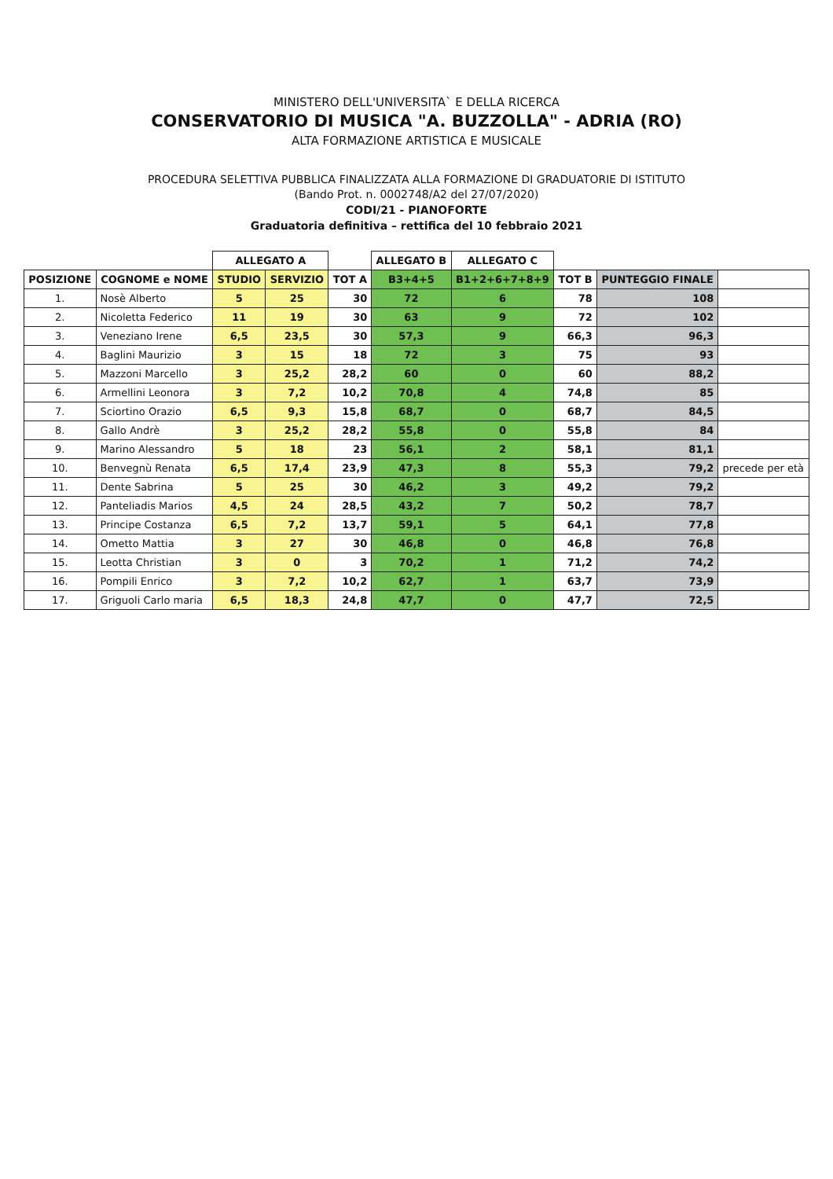MINISTERO DELL'UNIVERSITA` E DELLA RICERCA
CONSERVATORIO DI MUSICA "A. BUZZOLLA" - ADRIA (RO)
ALTA FORMAZIONE ARTISTICA E MUSICALE
PROCEDURA SELETTIVA PUBBLICA FINALIZZATA ALLA FORMAZIONE DI GRADUATORIE DI ISTITUTO
(Bando Prot. n. 0002748/A2 del 27/07/2020)
CODI/21 - PIANOFORTE
Graduatoria definitiva – rettifica del 10 febbraio 2021
| | | ALLEGATO A | | | ALLEGATO B | ALLEGATO C | | | |
| --- | --- | --- | --- | --- | --- | --- | --- | --- | --- |
| POSIZIONE | COGNOME e NOME | STUDIO | SERVIZIO | TOT A | B3+4+5 | B1+2+6+7+8+9 | TOT B | PUNTEGGIO FINALE | |
| 1. | Nosè Alberto | 5 | 25 | 30 | 72 | 6 | 78 | 108 | |
| 2. | Nicoletta Federico | 11 | 19 | 30 | 63 | 9 | 72 | 102 | |
| 3. | Veneziano Irene | 6,5 | 23,5 | 30 | 57,3 | 9 | 66,3 | 96,3 | |
| 4. | Baglini Maurizio | 3 | 15 | 18 | 72 | 3 | 75 | 93 | |
| 5. | Mazzoni Marcello | 3 | 25,2 | 28,2 | 60 | 0 | 60 | 88,2 | |
| 6. | Armellini Leonora | 3 | 7,2 | 10,2 | 70,8 | 4 | 74,8 | 85 | |
| 7. | Sciortino Orazio | 6,5 | 9,3 | 15,8 | 68,7 | 0 | 68,7 | 84,5 | |
| 8. | Gallo Andrè | 3 | 25,2 | 28,2 | 55,8 | 0 | 55,8 | 84 | |
| 9. | Marino Alessandro | 5 | 18 | 23 | 56,1 | 2 | 58,1 | 81,1 | |
| 10. | Benvegnù Renata | 6,5 | 17,4 | 23,9 | 47,3 | 8 | 55,3 | 79,2 | precede per età |
| 11. | Dente Sabrina | 5 | 25 | 30 | 46,2 | 3 | 49,2 | 79,2 | |
| 12. | Panteliadis Marios | 4,5 | 24 | 28,5 | 43,2 | 7 | 50,2 | 78,7 | |
| 13. | Principe Costanza | 6,5 | 7,2 | 13,7 | 59,1 | 5 | 64,1 | 77,8 | |
| 14. | Ometto Mattia | 3 | 27 | 30 | 46,8 | 0 | 46,8 | 76,8 | |
| 15. | Leotta Christian | 3 | 0 | 3 | 70,2 | 1 | 71,2 | 74,2 | |
| 16. | Pompili Enrico | 3 | 7,2 | 10,2 | 62,7 | 1 | 63,7 | 73,9 | |
| 17. | Griguoli Carlo maria | 6,5 | 18,3 | 24,8 | 47,7 | 0 | 47,7 | 72,5 | |